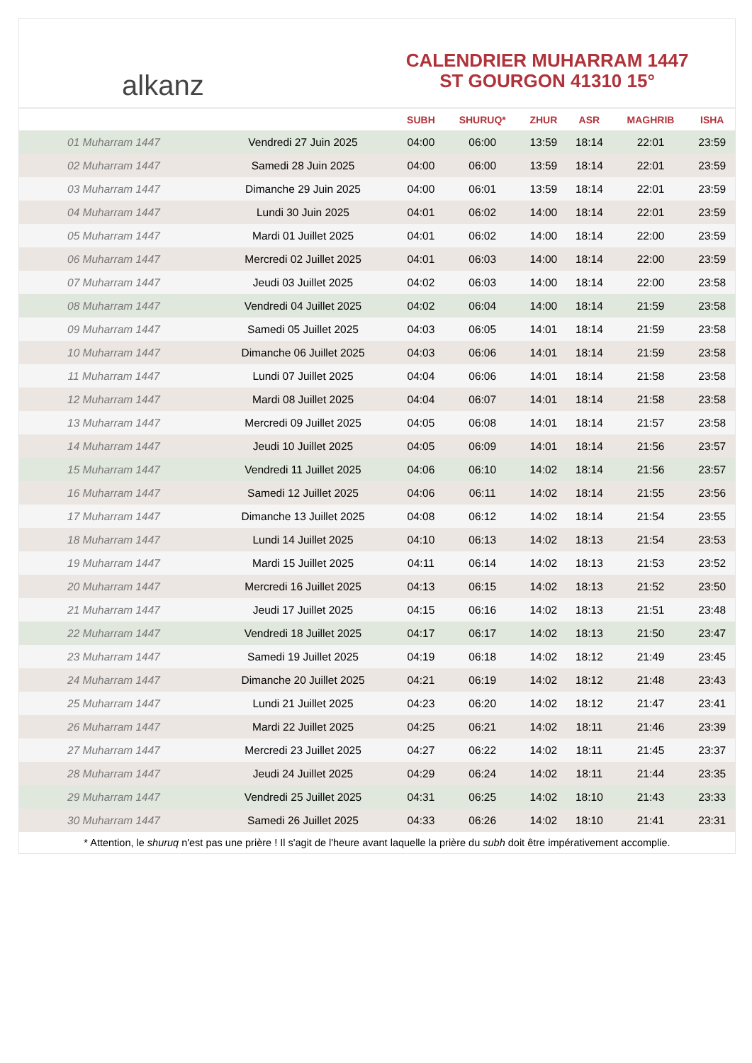alkanz
CALENDRIER MUHARRAM 1447
ST GOURGON 41310 15°
| | | SUBH | SHURUQ* | ZHUR | ASR | MAGHRIB | ISHA |
| --- | --- | --- | --- | --- | --- | --- | --- |
| 01 Muharram 1447 | Vendredi 27 Juin 2025 | 04:00 | 06:00 | 13:59 | 18:14 | 22:01 | 23:59 |
| 02 Muharram 1447 | Samedi 28 Juin 2025 | 04:00 | 06:00 | 13:59 | 18:14 | 22:01 | 23:59 |
| 03 Muharram 1447 | Dimanche 29 Juin 2025 | 04:00 | 06:01 | 13:59 | 18:14 | 22:01 | 23:59 |
| 04 Muharram 1447 | Lundi 30 Juin 2025 | 04:01 | 06:02 | 14:00 | 18:14 | 22:01 | 23:59 |
| 05 Muharram 1447 | Mardi 01 Juillet 2025 | 04:01 | 06:02 | 14:00 | 18:14 | 22:00 | 23:59 |
| 06 Muharram 1447 | Mercredi 02 Juillet 2025 | 04:01 | 06:03 | 14:00 | 18:14 | 22:00 | 23:59 |
| 07 Muharram 1447 | Jeudi 03 Juillet 2025 | 04:02 | 06:03 | 14:00 | 18:14 | 22:00 | 23:58 |
| 08 Muharram 1447 | Vendredi 04 Juillet 2025 | 04:02 | 06:04 | 14:00 | 18:14 | 21:59 | 23:58 |
| 09 Muharram 1447 | Samedi 05 Juillet 2025 | 04:03 | 06:05 | 14:01 | 18:14 | 21:59 | 23:58 |
| 10 Muharram 1447 | Dimanche 06 Juillet 2025 | 04:03 | 06:06 | 14:01 | 18:14 | 21:59 | 23:58 |
| 11 Muharram 1447 | Lundi 07 Juillet 2025 | 04:04 | 06:06 | 14:01 | 18:14 | 21:58 | 23:58 |
| 12 Muharram 1447 | Mardi 08 Juillet 2025 | 04:04 | 06:07 | 14:01 | 18:14 | 21:58 | 23:58 |
| 13 Muharram 1447 | Mercredi 09 Juillet 2025 | 04:05 | 06:08 | 14:01 | 18:14 | 21:57 | 23:58 |
| 14 Muharram 1447 | Jeudi 10 Juillet 2025 | 04:05 | 06:09 | 14:01 | 18:14 | 21:56 | 23:57 |
| 15 Muharram 1447 | Vendredi 11 Juillet 2025 | 04:06 | 06:10 | 14:02 | 18:14 | 21:56 | 23:57 |
| 16 Muharram 1447 | Samedi 12 Juillet 2025 | 04:06 | 06:11 | 14:02 | 18:14 | 21:55 | 23:56 |
| 17 Muharram 1447 | Dimanche 13 Juillet 2025 | 04:08 | 06:12 | 14:02 | 18:14 | 21:54 | 23:55 |
| 18 Muharram 1447 | Lundi 14 Juillet 2025 | 04:10 | 06:13 | 14:02 | 18:13 | 21:54 | 23:53 |
| 19 Muharram 1447 | Mardi 15 Juillet 2025 | 04:11 | 06:14 | 14:02 | 18:13 | 21:53 | 23:52 |
| 20 Muharram 1447 | Mercredi 16 Juillet 2025 | 04:13 | 06:15 | 14:02 | 18:13 | 21:52 | 23:50 |
| 21 Muharram 1447 | Jeudi 17 Juillet 2025 | 04:15 | 06:16 | 14:02 | 18:13 | 21:51 | 23:48 |
| 22 Muharram 1447 | Vendredi 18 Juillet 2025 | 04:17 | 06:17 | 14:02 | 18:13 | 21:50 | 23:47 |
| 23 Muharram 1447 | Samedi 19 Juillet 2025 | 04:19 | 06:18 | 14:02 | 18:12 | 21:49 | 23:45 |
| 24 Muharram 1447 | Dimanche 20 Juillet 2025 | 04:21 | 06:19 | 14:02 | 18:12 | 21:48 | 23:43 |
| 25 Muharram 1447 | Lundi 21 Juillet 2025 | 04:23 | 06:20 | 14:02 | 18:12 | 21:47 | 23:41 |
| 26 Muharram 1447 | Mardi 22 Juillet 2025 | 04:25 | 06:21 | 14:02 | 18:11 | 21:46 | 23:39 |
| 27 Muharram 1447 | Mercredi 23 Juillet 2025 | 04:27 | 06:22 | 14:02 | 18:11 | 21:45 | 23:37 |
| 28 Muharram 1447 | Jeudi 24 Juillet 2025 | 04:29 | 06:24 | 14:02 | 18:11 | 21:44 | 23:35 |
| 29 Muharram 1447 | Vendredi 25 Juillet 2025 | 04:31 | 06:25 | 14:02 | 18:10 | 21:43 | 23:33 |
| 30 Muharram 1447 | Samedi 26 Juillet 2025 | 04:33 | 06:26 | 14:02 | 18:10 | 21:41 | 23:31 |
* Attention, le shuruq n'est pas une prière ! Il s'agit de l'heure avant laquelle la prière du subh doit être impérativement accomplie.